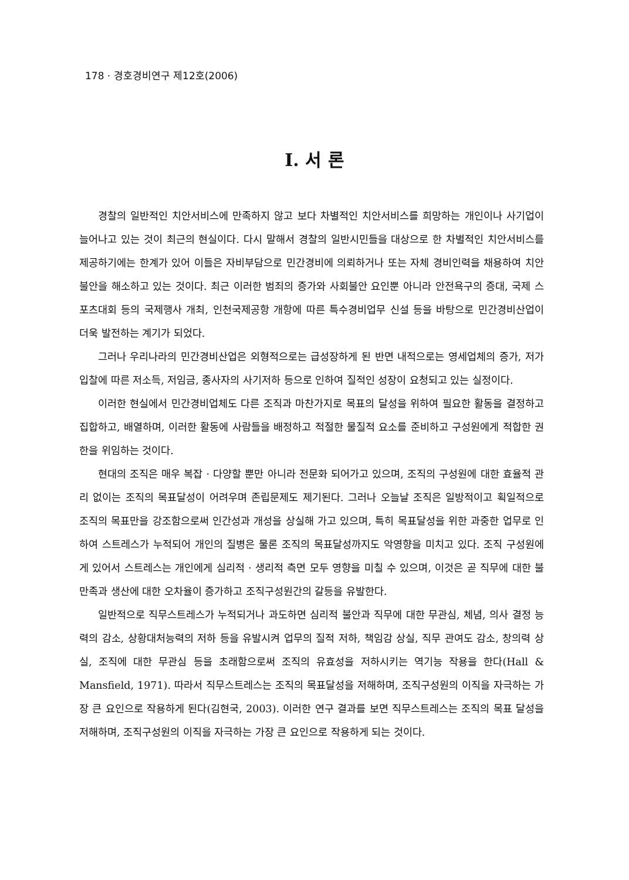178 · 경호경비연구 제12호(2006)
Ⅰ. 서 론
경찰의 일반적인 치안서비스에 만족하지 않고 보다 차별적인 치안서비스를 희망하는 개인이나 사기업이 늘어나고 있는 것이 최근의 현실이다. 다시 말해서 경찰의 일반시민들을 대상으로 한 차별적인 치안서비스를 제공하기에는 한계가 있어 이들은 자비부담으로 민간경비에 의뢰하거나 또는 자체 경비인력을 채용하여 치안불안을 해소하고 있는 것이다. 최근 이러한 범죄의 증가와 사회불안 요인뿐 아니라 안전욕구의 증대, 국제 스포츠대회 등의 국제행사 개최, 인천국제공항 개항에 따른 특수경비업무 신설 등을 바탕으로 민간경비산업이 더욱 발전하는 계기가 되었다.
그러나 우리나라의 민간경비산업은 외형적으로는 급성장하게 된 반면 내적으로는 영세업체의 증가, 저가 입찰에 따른 저소득, 저임금, 종사자의 사기저하 등으로 인하여 질적인 성장이 요청되고 있는 실정이다.
이러한 현실에서 민간경비업체도 다른 조직과 마찬가지로 목표의 달성을 위하여 필요한 활동을 결정하고 집합하고, 배열하며, 이러한 활동에 사람들을 배정하고 적절한 물질적 요소를 준비하고 구성원에게 적합한 권한을 위임하는 것이다.
현대의 조직은 매우 복잡 · 다양할 뿐만 아니라 전문화 되어가고 있으며, 조직의 구성원에 대한 효율적 관리 없이는 조직의 목표달성이 어려우며 존립문제도 제기된다. 그러나 오늘날 조직은 일방적이고 획일적으로 조직의 목표만을 강조함으로써 인간성과 개성을 상실해 가고 있으며, 특히 목표달성을 위한 과중한 업무로 인하여 스트레스가 누적되어 개인의 질병은 물론 조직의 목표달성까지도 악영향을 미치고 있다. 조직 구성원에게 있어서 스트레스는 개인에게 심리적 · 생리적 측면 모두 영향을 미칠 수 있으며, 이것은 곧 직무에 대한 불만족과 생산에 대한 오차율이 증가하고 조직구성원간의 갈등을 유발한다.
일반적으로 직무스트레스가 누적되거나 과도하면 심리적 불안과 직무에 대한 무관심, 체념, 의사 결정 능력의 감소, 상황대처능력의 저하 등을 유발시켜 업무의 질적 저하, 책임감 상실, 직무 관여도 감소, 창의력 상실, 조직에 대한 무관심 등을 초래함으로써 조직의 유효성을 저하시키는 역기능 작용을 한다(Hall & Mansfield, 1971). 따라서 직무스트레스는 조직의 목표달성을 저해하며, 조직구성원의 이직을 자극하는 가장 큰 요인으로 작용하게 된다(김현국, 2003). 이러한 연구 결과를 보면 직무스트레스는 조직의 목표 달성을 저해하며, 조직구성원의 이직을 자극하는 가장 큰 요인으로 작용하게 되는 것이다.